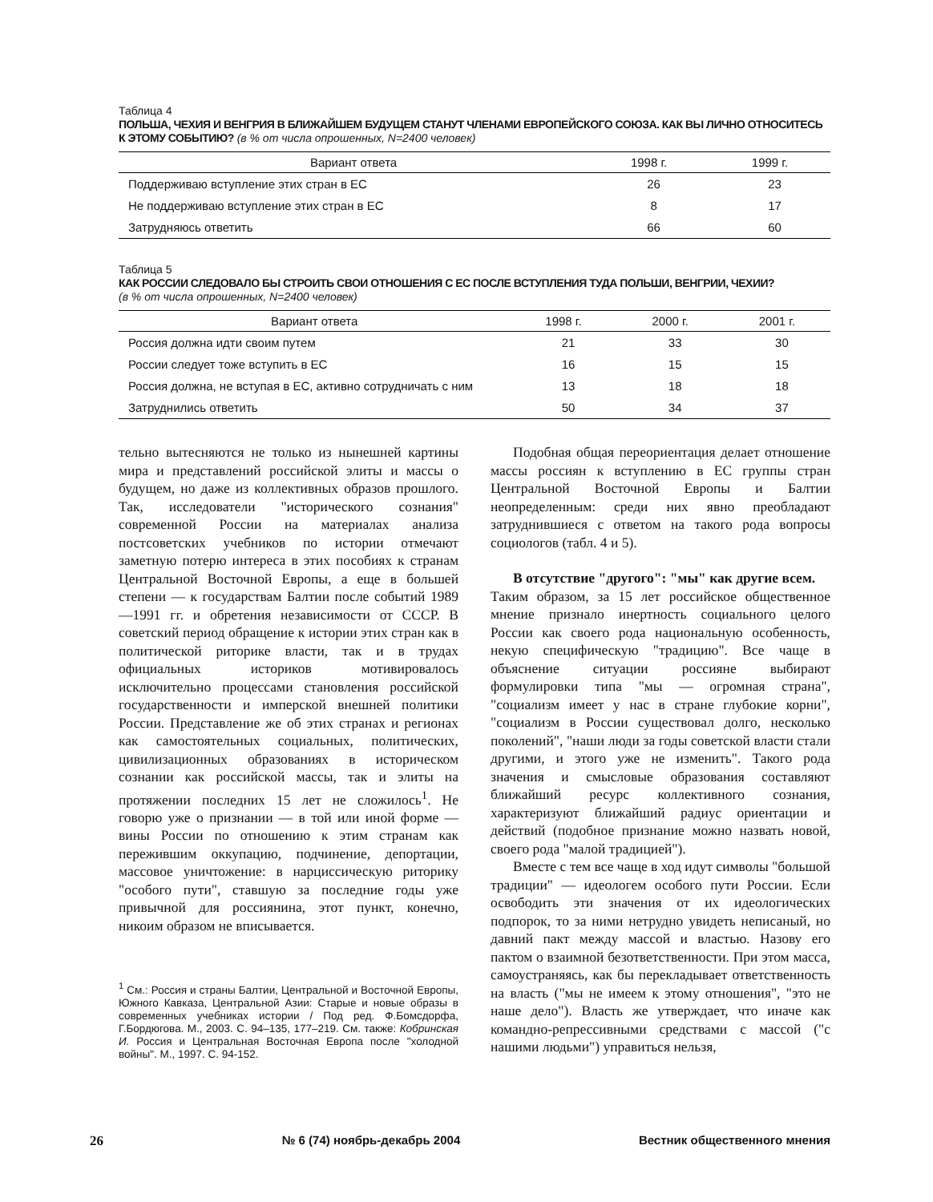Таблица 4
ПОЛЬША, ЧЕХИЯ И ВЕНГРИЯ В БЛИЖАЙШЕМ БУДУЩЕМ СТАНУТ ЧЛЕНАМИ ЕВРОПЕЙСКОГО СОЮЗА. КАК ВЫ ЛИЧНО ОТНОСИТЕСЬ К ЭТОМУ СОБЫТИЮ? (в % от числа опрошенных, N=2400 человек)
| Вариант ответа | 1998 г. | 1999 г. |
| --- | --- | --- |
| Поддерживаю вступление этих стран в ЕС | 26 | 23 |
| Не поддерживаю вступление этих стран в ЕС | 8 | 17 |
| Затрудняюсь ответить | 66 | 60 |
Таблица 5
КАК РОССИИ СЛЕДОВАЛО БЫ СТРОИТЬ СВОИ ОТНОШЕНИЯ С ЕС ПОСЛЕ ВСТУПЛЕНИЯ ТУДА ПОЛЬШИ, ВЕНГРИИ, ЧЕХИИ?
(в % от числа опрошенных, N=2400 человек)
| Вариант ответа | 1998 г. | 2000 г. | 2001 г. |
| --- | --- | --- | --- |
| Россия должна идти своим путем | 21 | 33 | 30 |
| России следует тоже вступить в ЕС | 16 | 15 | 15 |
| Россия должна, не вступая в ЕС, активно сотрудничать с ним | 13 | 18 | 18 |
| Затруднились ответить | 50 | 34 | 37 |
тельно вытесняются не только из нынешней картины мира и представлений российской элиты и массы о будущем, но даже из коллективных образов прошлого. Так, исследователи "исторического сознания" современной России на материалах анализа постсоветских учебников по истории отмечают заметную потерю интереса в этих пособиях к странам Центральной Восточной Европы, а еще в большей степени — к государствам Балтии после событий 1989—1991 гг. и обретения независимости от СССР. В советский период обращение к истории этих стран как в политической риторике власти, так и в трудах официальных историков мотивировалось исключительно процессами становления российской государственности и имперской внешней политики России. Представление же об этих странах и регионах как самостоятельных социальных, политических, цивилизационных образованиях в историческом сознании как российской массы, так и элиты на протяжении последних 15 лет не сложилось<sup>1</sup>. Не говорю уже о признании — в той или иной форме — вины России по отношению к этим странам как пережившим оккупацию, подчинение, депортации, массовое уничтожение: в нарциссическую риторику "особого пути", ставшую за последние годы уже привычной для россиянина, этот пункт, конечно, никоим образом не вписывается.
<sup>1</sup> См.: Россия и страны Балтии, Центральной и Восточной Европы, Южного Кавказа, Центральной Азии: Старые и новые образы в современных учебниках истории / Под ред. Ф.Бомсдорфа, Г.Бордюгова. М., 2003. С. 94–135, 177–219. См. также: Кобринская И. Россия и Центральная Восточная Европа после "холодной войны". М., 1997. С. 94-152.
Подобная общая переориентация делает отношение массы россиян к вступлению в ЕС группы стран Центральной Восточной Европы и Балтии неопределенным: среди них явно преобладают затруднившиеся с ответом на такого рода вопросы социологов (табл. 4 и 5).
В отсутствие "другого": "мы" как другие всем.
Таким образом, за 15 лет российское общественное мнение признало инертность социального целого России как своего рода национальную особенность, некую специфическую "традицию". Все чаще в объяснение ситуации россияне выбирают формулировки типа "мы — огромная страна", "социализм имеет у нас в стране глубокие корни", "социализм в России существовал долго, несколько поколений", "наши люди за годы советской власти стали другими, и этого уже не изменить". Такого рода значения и смысловые образования составляют ближайший ресурс коллективного сознания, характеризуют ближайший радиус ориентации и действий (подобное признание можно назвать новой, своего рода "малой традицией").
Вместе с тем все чаще в ход идут символы "большой традиции" — идеологем особого пути России. Если освободить эти значения от их идеологических подпорок, то за ними нетрудно увидеть неписаный, но давний пакт между массой и властью. Назову его пактом о взаимной безответственности. При этом масса, самоустраняясь, как бы перекладывает ответственность на власть ("мы не имеем к этому отношения", "это не наше дело"). Власть же утверждает, что иначе как командно-репрессивными средствами с массой ("с нашими людьми") управиться нельзя,
26 № 6 (74) ноябрь-декабрь 2004 Вестник общественного мнения